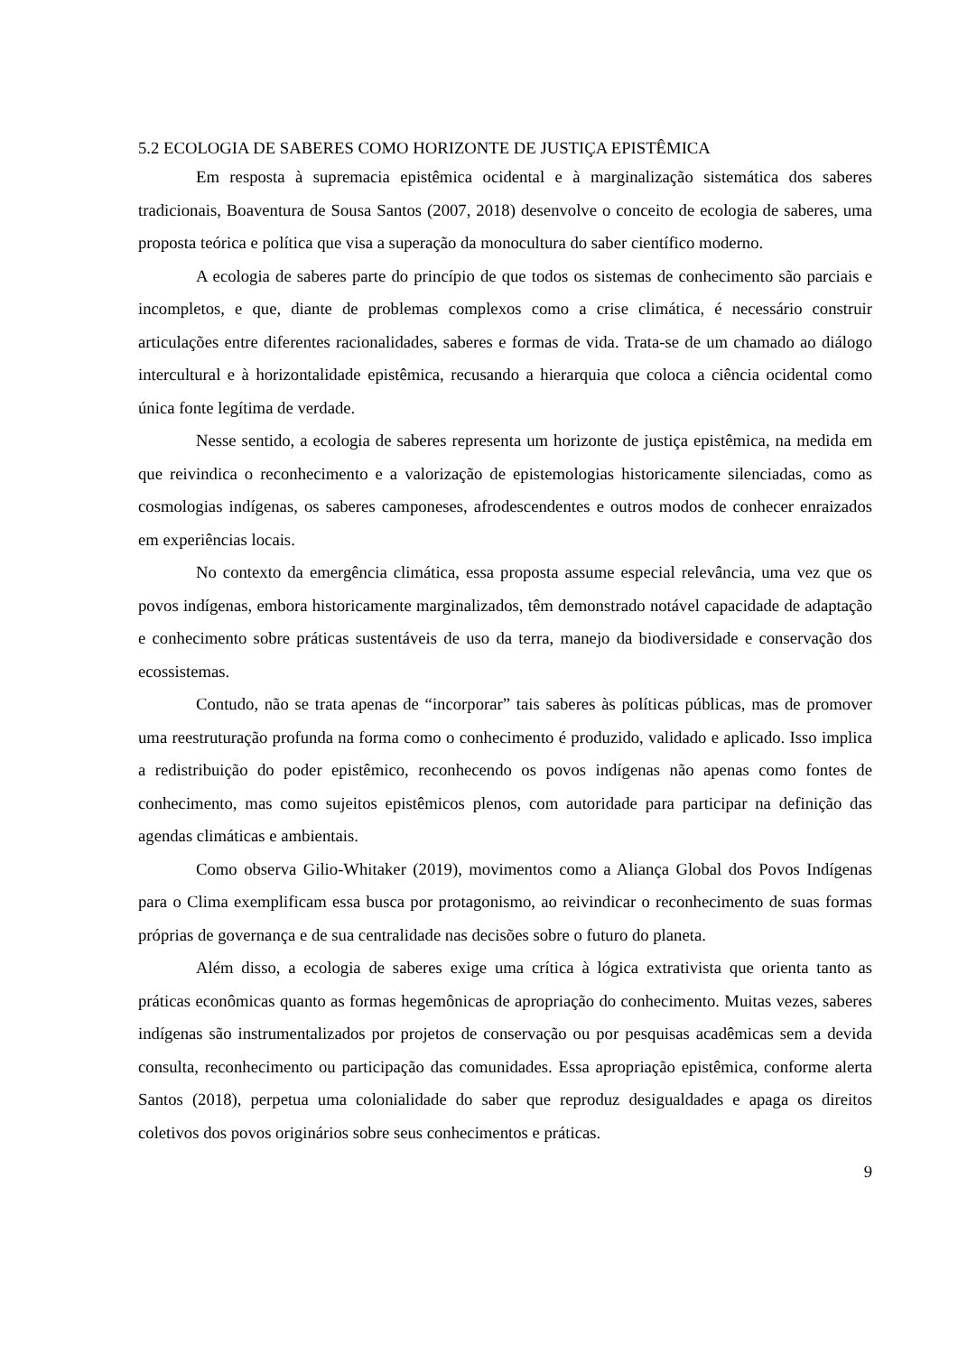5.2 ECOLOGIA DE SABERES COMO HORIZONTE DE JUSTIÇA EPISTÊMICA
Em resposta à supremacia epistêmica ocidental e à marginalização sistemática dos saberes tradicionais, Boaventura de Sousa Santos (2007, 2018) desenvolve o conceito de ecologia de saberes, uma proposta teórica e política que visa a superação da monocultura do saber científico moderno.
A ecologia de saberes parte do princípio de que todos os sistemas de conhecimento são parciais e incompletos, e que, diante de problemas complexos como a crise climática, é necessário construir articulações entre diferentes racionalidades, saberes e formas de vida. Trata-se de um chamado ao diálogo intercultural e à horizontalidade epistêmica, recusando a hierarquia que coloca a ciência ocidental como única fonte legítima de verdade.
Nesse sentido, a ecologia de saberes representa um horizonte de justiça epistêmica, na medida em que reivindica o reconhecimento e a valorização de epistemologias historicamente silenciadas, como as cosmologias indígenas, os saberes camponeses, afrodescendentes e outros modos de conhecer enraizados em experiências locais.
No contexto da emergência climática, essa proposta assume especial relevância, uma vez que os povos indígenas, embora historicamente marginalizados, têm demonstrado notável capacidade de adaptação e conhecimento sobre práticas sustentáveis de uso da terra, manejo da biodiversidade e conservação dos ecossistemas.
Contudo, não se trata apenas de “incorporar” tais saberes às políticas públicas, mas de promover uma reestruturação profunda na forma como o conhecimento é produzido, validado e aplicado. Isso implica a redistribuição do poder epistêmico, reconhecendo os povos indígenas não apenas como fontes de conhecimento, mas como sujeitos epistêmicos plenos, com autoridade para participar na definição das agendas climáticas e ambientais.
Como observa Gilio-Whitaker (2019), movimentos como a Aliança Global dos Povos Indígenas para o Clima exemplificam essa busca por protagonismo, ao reivindicar o reconhecimento de suas formas próprias de governança e de sua centralidade nas decisões sobre o futuro do planeta.
Além disso, a ecologia de saberes exige uma crítica à lógica extrativista que orienta tanto as práticas econômicas quanto as formas hegemônicas de apropriação do conhecimento. Muitas vezes, saberes indígenas são instrumentalizados por projetos de conservação ou por pesquisas acadêmicas sem a devida consulta, reconhecimento ou participação das comunidades. Essa apropriação epistêmica, conforme alerta Santos (2018), perpetua uma colonialidade do saber que reproduz desigualdades e apaga os direitos coletivos dos povos originários sobre seus conhecimentos e práticas.
9